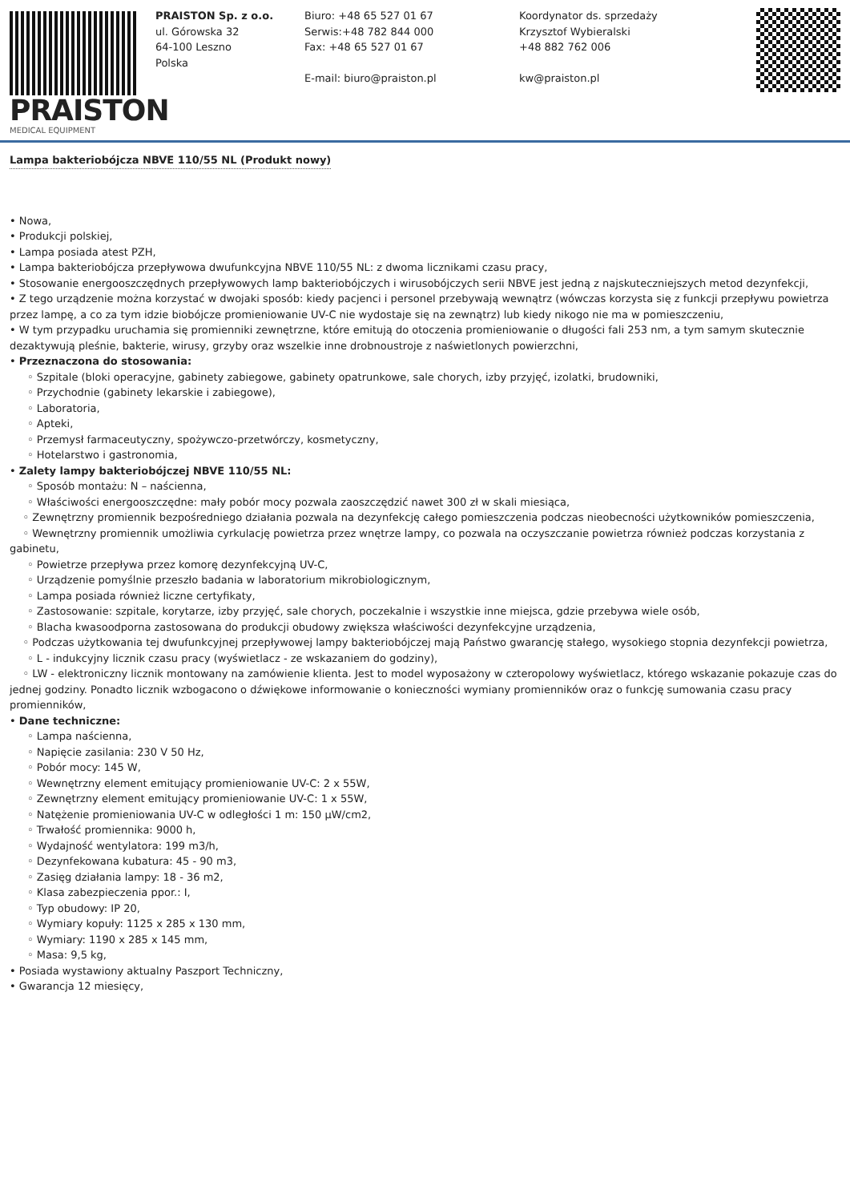PRAISTON
MEDICAL EQUIPMENT
PRAISTON Sp. z o.o.
ul. Górowska 32
64-100 Leszno
Polska
Biuro: +48 65 527 01 67
Serwis:+48 782 844 000
Fax: +48 65 527 01 67
E-mail: biuro@praiston.pl
Koordynator ds. sprzedaży
Krzysztof Wybieralski
+48 882 762 006
kw@praiston.pl
Lampa bakteriobójcza NBVE 110/55 NL (Produkt nowy)
• Nowa,
• Produkcji polskiej,
• Lampa posiada atest PZH,
• Lampa bakteriobójcza przepływowa dwufunkcyjna NBVE 110/55 NL: z dwoma licznikami czasu pracy,
• Stosowanie energooszczędnych przepływowych lamp bakteriobójczych i wirusobójczych serii NBVE jest jedną z najskuteczniejszych metod dezynfekcji,
• Z tego urządzenie można korzystać w dwojaki sposób: kiedy pacjenci i personel przebywają wewnątrz (wówczas korzysta się z funkcji przepływu powietrza przez lampę, a co za tym idzie biobójcze promieniowanie UV-C nie wydostaje się na zewnątrz) lub kiedy nikogo nie ma w pomieszczeniu,
• W tym przypadku uruchamia się promienniki zewnętrzne, które emitują do otoczenia promieniowanie o długości fali 253 nm, a tym samym skutecznie dezaktywują pleśnie, bakterie, wirusy, grzyby oraz wszelkie inne drobnoustroje z naświetlonych powierzchni,
• Przeznaczona do stosowania:
◦ Szpitale (bloki operacyjne, gabinety zabiegowe, gabinety opatrunkowe, sale chorych, izby przyjęć, izolatki, brudowniki,
◦ Przychodnie (gabinety lekarskie i zabiegowe),
◦ Laboratoria,
◦ Apteki,
◦ Przemysł farmaceutyczny, spożywczo-przetwórczy, kosmetyczny,
◦ Hotelarstwo i gastronomia,
• Zalety lampy bakteriobójczej NBVE 110/55 NL:
◦ Sposób montażu: N – naścienna,
◦ Właściwości energooszczędne: mały pobór mocy pozwala zaoszczędzić nawet 300 zł w skali miesiąca,
◦ Zewnętrzny promiennik bezpośredniego działania pozwala na dezynfekcję całego pomieszczenia podczas nieobecności użytkowników pomieszczenia,
◦ Wewnętrzny promiennik umożliwia cyrkulację powietrza przez wnętrze lampy, co pozwala na oczyszczanie powietrza również podczas korzystania z gabinetu,
◦ Powietrze przepływa przez komorę dezynfekcyjną UV-C,
◦ Urządzenie pomyślnie przeszło badania w laboratorium mikrobiologicznym,
◦ Lampa posiada również liczne certyfikaty,
◦ Zastosowanie: szpitale, korytarze, izby przyjęć, sale chorych, poczekalnie i wszystkie inne miejsca, gdzie przebywa wiele osób,
◦ Blacha kwasoodporna zastosowana do produkcji obudowy zwiększa właściwości dezynfekcyjne urządzenia,
◦ Podczas użytkowania tej dwufunkcyjnej przepływowej lampy bakteriobójczej mają Państwo gwarancję stałego, wysokiego stopnia dezynfekcji powietrza,
◦ L - indukcyjny licznik czasu pracy (wyświetlacz - ze wskazaniem do godziny),
◦ LW - elektroniczny licznik montowany na zamówienie klienta. Jest to model wyposażony w czteropolowy wyświetlacz, którego wskazanie pokazuje czas do jednej godziny. Ponadto licznik wzbogacono o dźwiękowe informowanie o konieczności wymiany promienników oraz o funkcję sumowania czasu pracy promienników,
• Dane techniczne:
◦ Lampa naścienna,
◦ Napięcie zasilania: 230 V 50 Hz,
◦ Pobór mocy: 145 W,
◦ Wewnętrzny element emitujący promieniowanie UV-C: 2 x 55W,
◦ Zewnętrzny element emitujący promieniowanie UV-C: 1 x 55W,
◦ Natężenie promieniowania UV-C w odległości 1 m: 150 μW/cm2,
◦ Trwałość promiennika: 9000 h,
◦ Wydajność wentylatora: 199 m3/h,
◦ Dezynfekowana kubatura: 45 - 90 m3,
◦ Zasięg działania lampy: 18 - 36 m2,
◦ Klasa zabezpieczenia ppor.: I,
◦ Typ obudowy: IP 20,
◦ Wymiary kopuły: 1125 x 285 x 130 mm,
◦ Wymiary: 1190 x 285 x 145 mm,
◦ Masa: 9,5 kg,
• Posiada wystawiony aktualny Paszport Techniczny,
• Gwarancja 12 miesięcy,